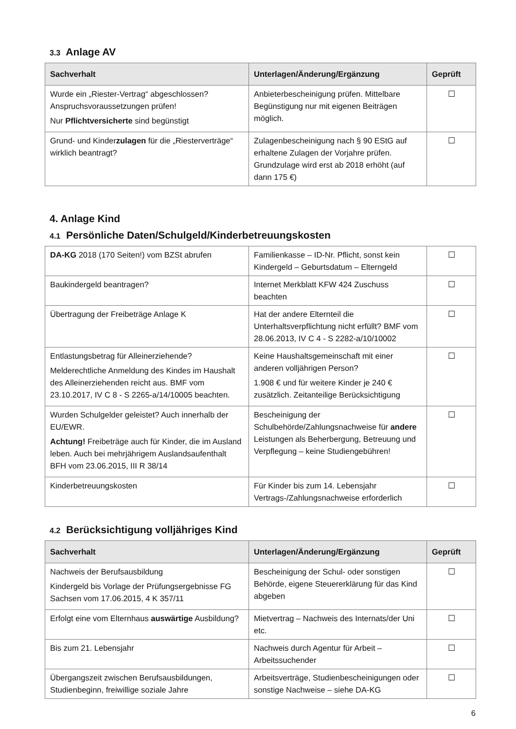3.3 Anlage AV
| Sachverhalt | Unterlagen/Änderung/Ergänzung | Geprüft |
| --- | --- | --- |
| Wurde ein „Riester-Vertrag“ abgeschlossen? Anspruchsvoraussetzungen prüfen! Nur Pflichtversicherte sind begünstigt | Anbieterbescheinigung prüfen. Mittelbare Begünstigung nur mit eigenen Beiträgen möglich. | ☐ |
| Grund- und Kinder zulagen für die „Riesterverträge“ wirklich beantragt? | Zulagenbescheinigung nach § 90 EStG auf erhaltene Zulagen der Vorjahre prüfen. Grundzulage wird erst ab 2018 erhöht (auf dann 175 €) | ☐ |
4. Anlage Kind
4.1 Persönliche Daten/Schulgeld/Kinderbetreuungskosten
| DA-KG 2018 (170 Seiten!) vom BZSt abrufen | Familienkasse – ID-Nr. Pflicht, sonst kein Kindergeld – Geburtsdatum – Elterngeld | ☐ |
| Baukindergeld beantragen? | Internet Merkblatt KFW 424 Zuschuss beachten | ☐ |
| Übertragung der Freibeträge Anlage K | Hat der andere Elternteil die Unterhaltsverpflichtung nicht erfüllt? BMF vom 28.06.2013, IV C 4 - S 2282-a/10/10002 | ☐ |
| Entlastungsbetrag für Alleinerziehende? Melderechtliche Anmeldung des Kindes im Haushalt des Alleinerziehenden reicht aus. BMF vom 23.10.2017, IV C 8 - S 2265-a/14/10005 beachten. | Keine Haushaltsgemeinschaft mit einer anderen volljährigen Person? 1.908 € und für weitere Kinder je 240 € zusätzlich. Zeitanteilige Berücksichtigung | ☐ |
| Wurden Schulgelder geleistet? Auch innerhalb der EU/EWR. Achtung! Freibeträge auch für Kinder, die im Ausland leben. Auch bei mehrjährigem Auslandsaufenthalt BFH vom 23.06.2015, III R 38/14 | Bescheinigung der Schulbehörde/Zahlungsnachweise für andere Leistungen als Beherbergung, Betreuung und Verpflegung – keine Studiengebühren! | ☐ |
| Kinderbetreuungskosten | Für Kinder bis zum 14. Lebensjahr Vertrags-/Zahlungsnachweise erforderlich | ☐ |
4.2 Berücksichtigung volljähriges Kind
| Sachverhalt | Unterlagen/Änderung/Ergänzung | Geprüft |
| --- | --- | --- |
| Nachweis der Berufsausbildung Kindergeld bis Vorlage der Prüfungsergebnisse FG Sachsen vom 17.06.2015, 4 K 357/11 | Bescheinigung der Schul- oder sonstigen Behörde, eigene Steuererklärung für das Kind abgeben | ☐ |
| Erfolgt eine vom Elternhaus auswärtige Ausbildung? | Mietvertrag – Nachweis des Internats/der Uni etc. | ☐ |
| Bis zum 21. Lebensjahr | Nachweis durch Agentur für Arbeit – Arbeitssuchender | ☐ |
| Übergangszeit zwischen Berufsausbildungen, Studienbeginn, freiwillige soziale Jahre | Arbeitsverträge, Studienbescheinigungen oder sonstige Nachweise – siehe DA-KG | ☐ |
6